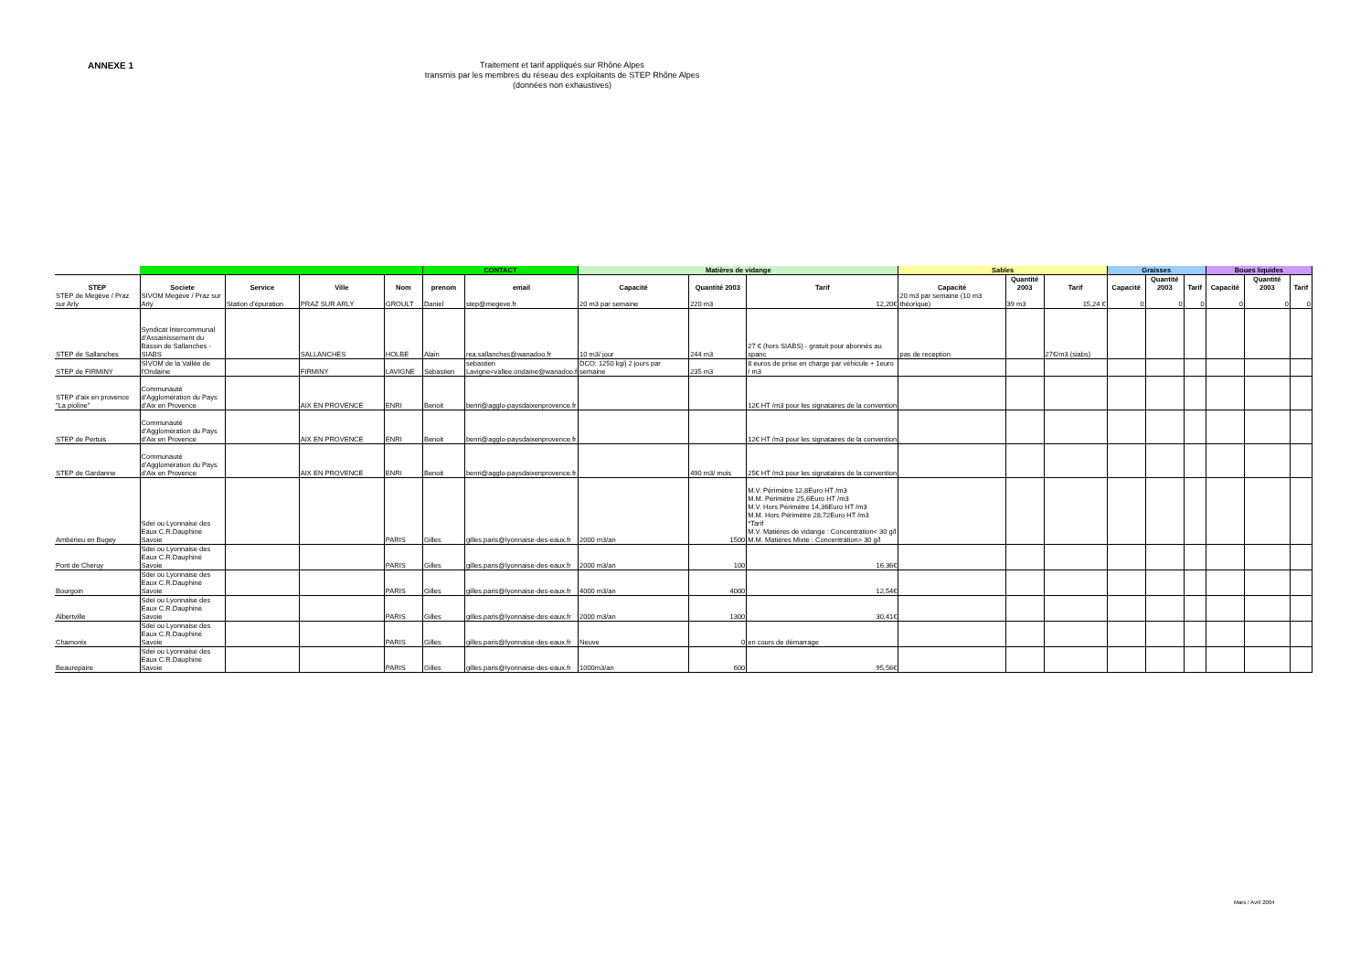ANNEXE 1
Traitement et tarif appliqués sur Rhône Alpes
transmis par les membres du réseau des exploitants de STEP Rhône Alpes
(données non exhaustives)
| | | | | | CONTACT | | Matières de vidange | | | Sables | | | Graisses | | | Boues liquides | | |
| --- | --- | --- | --- | --- | --- | --- | --- | --- | --- | --- | --- | --- | --- | --- | --- | --- | --- | --- |
| STEP | Societe | Service | Ville | Nom | prenom | email | Capacité | Quantité 2003 | Tarif | Capacité | Quantité 2003 | Tarif | Capacité | Quantité 2003 | Tarif | Capacité | Quantité 2003 | Tarif |
| STEP de Megève / Praz sur Arly | SIVOM Megève / Praz sur Arly | Station d'épuration | PRAZ SUR ARLY | GROULT | Daniel | step@megeve.fr | 20 m3 par semaine | 220 m3 | 12,20€ | 20 m3 par semaine (10 m3 théorique) | 39 m3 | 15,24 € | 0 | 0 | 0 | 0 | 0 | 0 |
| STEP de Sallanches | Syndicat Intercommunal d'Assainissement du Bassin de Sallanches - SIABS | | SALLANCHES | HOLBE | Alain | rea.sallanches@wanadoo.fr | 10 m3/ jour | 244 m3 | 27 € (hors SIABS) - gratuit pour abonnés au spanc | pas de reception | | 27€/m3 (siabs) | | | | | | |
| STEP de FIRMINY | SIVOM de la Vallée de l'Ondaine | | FIRMINY | LAVIGNE | Sébastien | sebastien Lavigne<vallee.ondaine@wanadoo.fr> | DCO: 1250 kg/j 2 jours par semaine | 235 m3 | 8 euros de prise en charge par véhicule + 1euro / m3 | | | | | | | | | |
| STEP d'aix en provence "La pioline" | Communauté d'Agglomération du Pays d'Aix en Provence | | AIX EN PROVENCE | ENRI | Benoit | benri@agglo-paysdaixenprovence.fr | | | 12€ HT /m3 pour les signataires de la convention | | | | | | | | | |
| STEP de Pertuis | Communauté d'Agglomération du Pays d'Aix en Provence | | AIX EN PROVENCE | ENRI | Benoit | benri@agglo-paysdaixenprovence.fr | | | 12€ HT /m3 pour les signataires de la convention | | | | | | | | | |
| STEP de Gardanne | Communauté d'Agglomération du Pays d'Aix en Provence | | AIX EN PROVENCE | ENRI | Benoit | benri@agglo-paysdaixenprovence.fr | | 490 m3/ mois | 25€ HT /m3 pour les signataires de la convention | | | | | | | | | |
| Ambérieu en Bugey | Sdei ou Lyonnaise des Eaux C.R.Dauphiné Savoie | | | PARIS | Gilles | gilles.paris@lyonnaise-des-eaux.fr | 2000 m3/an | 1500 | M.V. Périmétre 12,8Euro HT /m3 M.M. Périmétre 25,6Euro HT /m3 M.V. Hors Périmétre 14,36Euro HT /m3 M.M. Hors Périmétre 28,72Euro HT /m3 *Tarif M.V. Matiéres de vidange : Concentration< 30 g/l M.M. Matiéres Mixte : Concentration> 30 g/l | | | | | | | | | |
| Pont de Cheruy | Sdei ou Lyonnaise des Eaux C.R.Dauphiné Savoie | | | PARIS | Gilles | gilles.paris@lyonnaise-des-eaux.fr | 2000 m3/an | 100 | 16,36€ | | | | | | | | | |
| Bourgoin | Sdei ou Lyonnaise des Eaux C.R.Dauphiné Savoie | | | PARIS | Gilles | gilles.paris@lyonnaise-des-eaux.fr | 4000 m3/an | 4000 | 12,54€ | | | | | | | | | |
| Albertville | Sdei ou Lyonnaise des Eaux C.R.Dauphiné Savoie | | | PARIS | Gilles | gilles.paris@lyonnaise-des-eaux.fr | 2000 m3/an | 1300 | 30,41€ | | | | | | | | | |
| Chamonix | Sdei ou Lyonnaise des Eaux C.R.Dauphiné Savoie | | | PARIS | Gilles | gilles.paris@lyonnaise-des-eaux.fr | Neuve | 0 | en cours de démarrage | | | | | | | | | |
| Beaurepaire | Sdei ou Lyonnaise des Eaux C.R.Dauphiné Savoie | | | PARIS | Gilles | gilles.paris@lyonnaise-des-eaux.fr | 1000m3/an | 600 | 95,56€ | | | | | | | | | |
Mars / Avril 2004